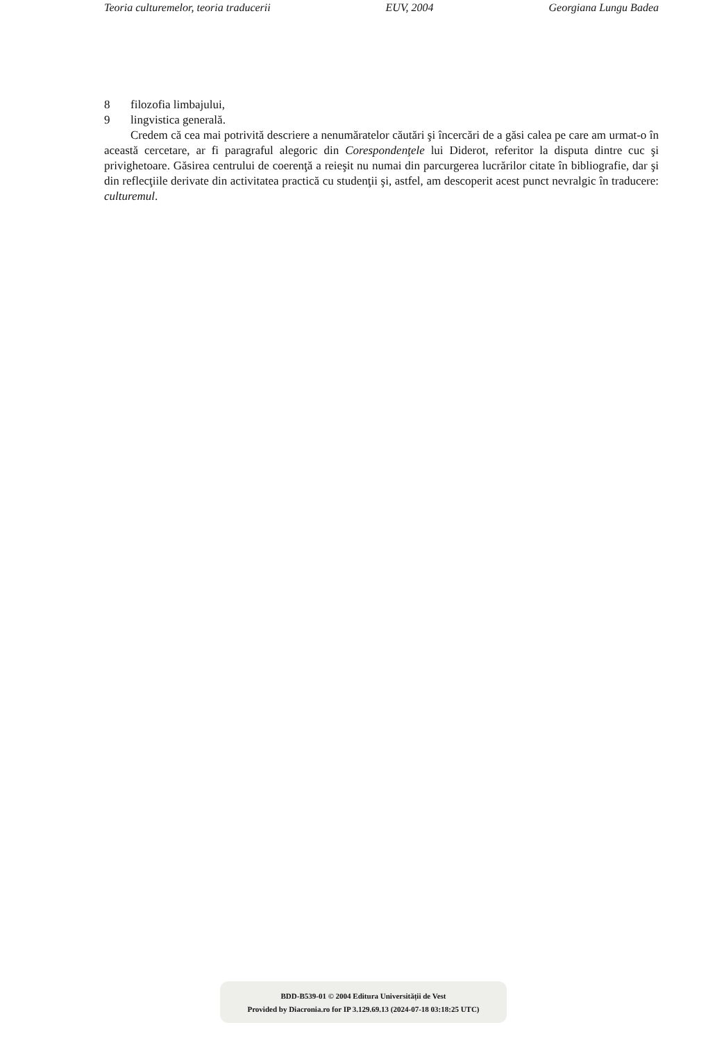Teoria culturemelor, teoria traducerii EUV, 2004 Georgiana Lungu Badea
8 filozofia limbajului,
9 lingvistica generală.
Credem că cea mai potrivită descriere a nenumăratelor căutări şi încercări de a găsi calea pe care am urmat-o în această cercetare, ar fi paragraful alegoric din Corespondenţele lui Diderot, referitor la disputa dintre cuc şi privighetoare. Găsirea centrului de coerenţă a reieşit nu numai din parcurgerea lucrărilor citate în bibliografie, dar şi din reflecţiile derivate din activitatea practică cu studenţii şi, astfel, am descoperit acest punct nevralgic în traducere: culturemul.
BDD-B539-01 © 2004 Editura Universității de Vest
Provided by Diacronia.ro for IP 3.129.69.13 (2024-07-18 03:18:25 UTC)